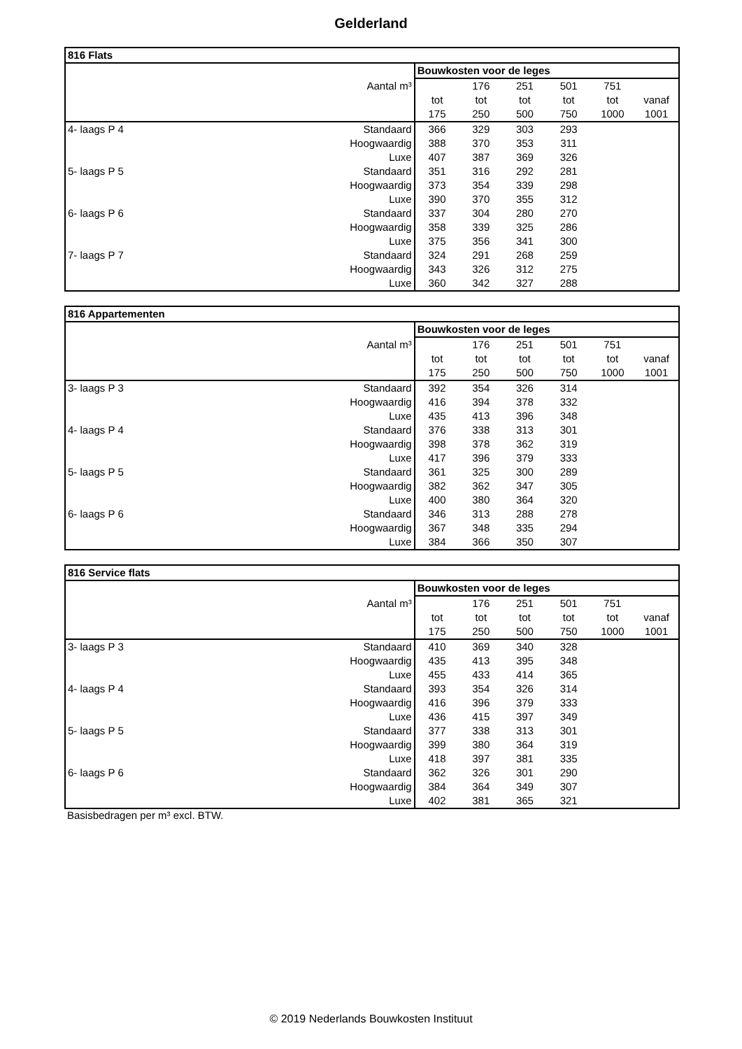Gelderland
| 816 Flats | | | | | | | |
| --- | --- | --- | --- | --- | --- | --- | --- |
| | | Bouwkosten voor de leges | | | | | |
| | Aantal m³ | | 176 | 251 | 501 | 751 | |
| | | tot | tot | tot | tot | tot | vanaf |
| | | 175 | 250 | 500 | 750 | 1000 | 1001 |
| 4- laags P 4 | Standaard | 366 | 329 | 303 | 293 | | |
| | Hoogwaardig | 388 | 370 | 353 | 311 | | |
| | Luxe | 407 | 387 | 369 | 326 | | |
| 5- laags P 5 | Standaard | 351 | 316 | 292 | 281 | | |
| | Hoogwaardig | 373 | 354 | 339 | 298 | | |
| | Luxe | 390 | 370 | 355 | 312 | | |
| 6- laags P 6 | Standaard | 337 | 304 | 280 | 270 | | |
| | Hoogwaardig | 358 | 339 | 325 | 286 | | |
| | Luxe | 375 | 356 | 341 | 300 | | |
| 7- laags P 7 | Standaard | 324 | 291 | 268 | 259 | | |
| | Hoogwaardig | 343 | 326 | 312 | 275 | | |
| | Luxe | 360 | 342 | 327 | 288 | | |
| 816 Appartementen | | | | | | | |
| --- | --- | --- | --- | --- | --- | --- | --- |
| | | Bouwkosten voor de leges | | | | | |
| | Aantal m³ | | 176 | 251 | 501 | 751 | |
| | | tot | tot | tot | tot | tot | vanaf |
| | | 175 | 250 | 500 | 750 | 1000 | 1001 |
| 3- laags P 3 | Standaard | 392 | 354 | 326 | 314 | | |
| | Hoogwaardig | 416 | 394 | 378 | 332 | | |
| | Luxe | 435 | 413 | 396 | 348 | | |
| 4- laags P 4 | Standaard | 376 | 338 | 313 | 301 | | |
| | Hoogwaardig | 398 | 378 | 362 | 319 | | |
| | Luxe | 417 | 396 | 379 | 333 | | |
| 5- laags P 5 | Standaard | 361 | 325 | 300 | 289 | | |
| | Hoogwaardig | 382 | 362 | 347 | 305 | | |
| | Luxe | 400 | 380 | 364 | 320 | | |
| 6- laags P 6 | Standaard | 346 | 313 | 288 | 278 | | |
| | Hoogwaardig | 367 | 348 | 335 | 294 | | |
| | Luxe | 384 | 366 | 350 | 307 | | |
| 816 Service flats | | | | | | | |
| --- | --- | --- | --- | --- | --- | --- | --- |
| | | Bouwkosten voor de leges | | | | | |
| | Aantal m³ | | 176 | 251 | 501 | 751 | |
| | | tot | tot | tot | tot | tot | vanaf |
| | | 175 | 250 | 500 | 750 | 1000 | 1001 |
| 3- laags P 3 | Standaard | 410 | 369 | 340 | 328 | | |
| | Hoogwaardig | 435 | 413 | 395 | 348 | | |
| | Luxe | 455 | 433 | 414 | 365 | | |
| 4- laags P 4 | Standaard | 393 | 354 | 326 | 314 | | |
| | Hoogwaardig | 416 | 396 | 379 | 333 | | |
| | Luxe | 436 | 415 | 397 | 349 | | |
| 5- laags P 5 | Standaard | 377 | 338 | 313 | 301 | | |
| | Hoogwaardig | 399 | 380 | 364 | 319 | | |
| | Luxe | 418 | 397 | 381 | 335 | | |
| 6- laags P 6 | Standaard | 362 | 326 | 301 | 290 | | |
| | Hoogwaardig | 384 | 364 | 349 | 307 | | |
| | Luxe | 402 | 381 | 365 | 321 | | |
Basisbedragen per m³ excl. BTW.
© 2019 Nederlands Bouwkosten Instituut